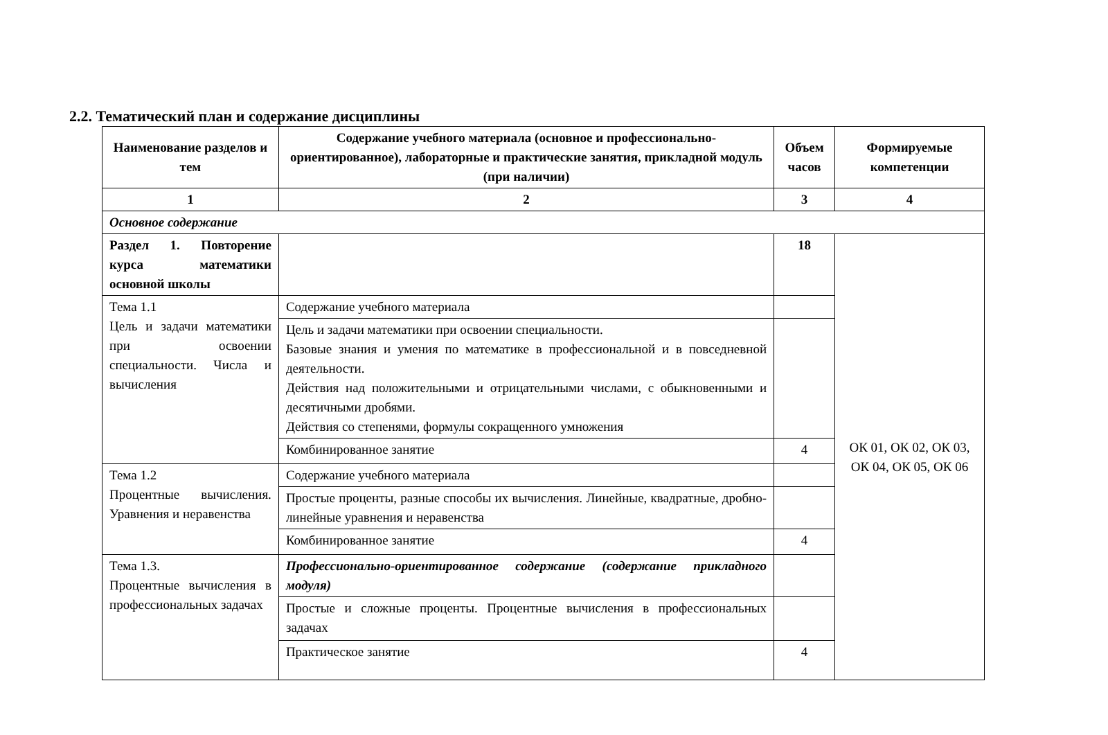2.2. Тематический план и содержание дисциплины
| Наименование разделов и тем | Содержание учебного материала (основное и профессионально-ориентированное), лабораторные и практические занятия, прикладной модуль (при наличии) | Объем часов | Формируемые компетенции |
| --- | --- | --- | --- |
| 1 | 2 | 3 | 4 |
| Основное содержание | | | |
| Раздел 1. Повторение курса математики основной школы | | 18 | ОК 01, ОК 02, ОК 03, ОК 04, ОК 05, ОК 06 |
| Тема 1.1 Цель и задачи математики при освоении специальности. Числа и вычисления | Содержание учебного материала | | |
| | Цель и задачи математики при освоении специальности. Базовые знания и умения по математике в профессиональной и в повседневной деятельности. Действия над положительными и отрицательными числами, с обыкновенными и десятичными дробями. Действия со степенями, формулы сокращенного умножения | | |
| | Комбинированное занятие | 4 | |
| Тема 1.2 Процентные вычисления. Уравнения и неравенства | Содержание учебного материала | | |
| | Простые проценты, разные способы их вычисления. Линейные, квадратные, дробно-линейные уравнения и неравенства | | |
| | Комбинированное занятие | 4 | |
| Тема 1.3. Процентные вычисления в профессиональных задачах | Профессионально-ориентированное содержание (содержание прикладного модуля) | | |
| | Простые и сложные проценты. Процентные вычисления в профессиональных задачах | | |
| | Практическое занятие | 4 | |